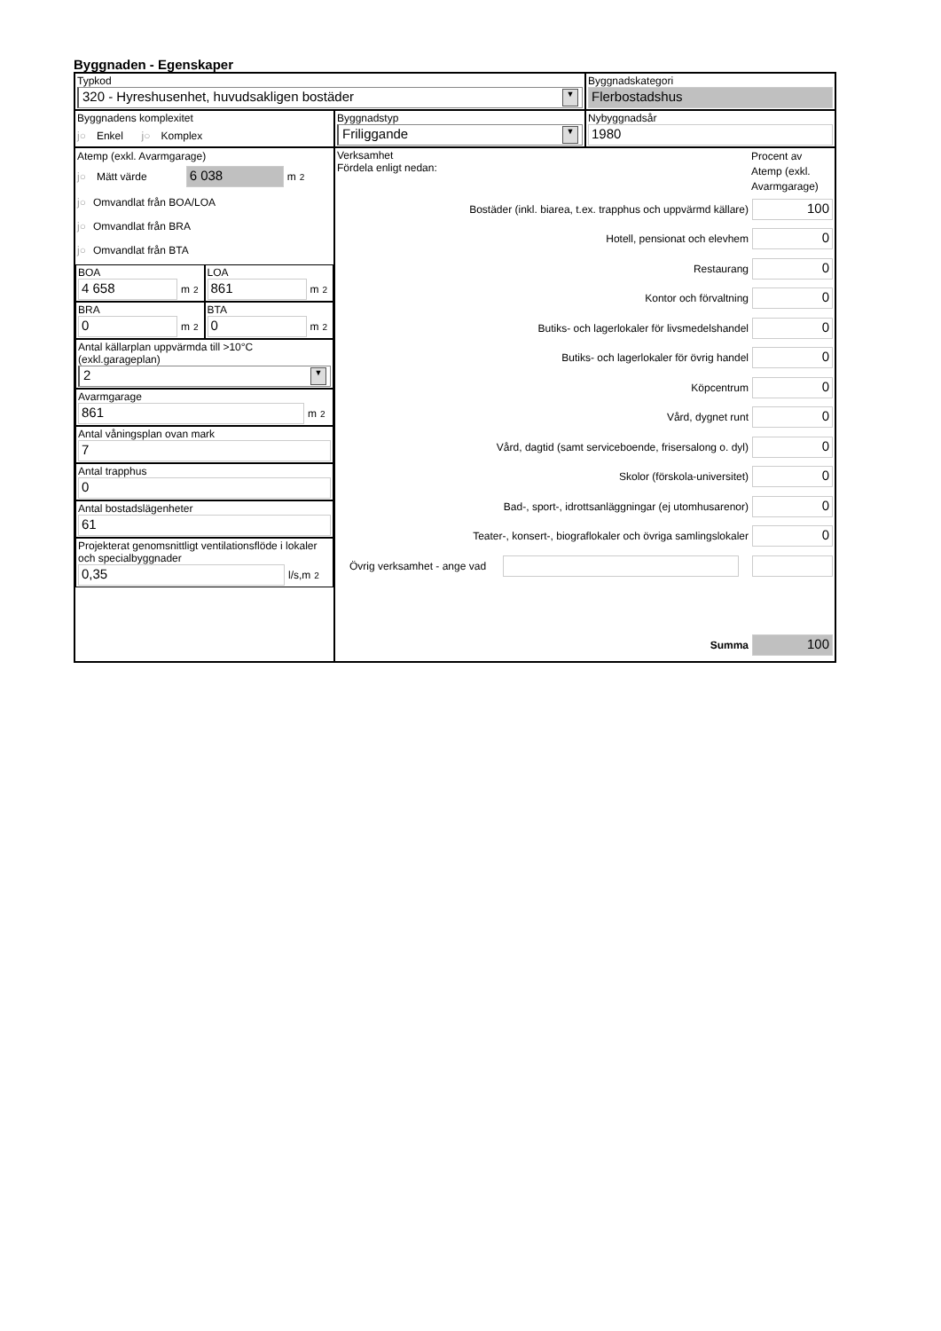Byggnaden - Egenskaper
Typkod
320 - Hyreshusenhet, huvudsakligen bostäder ▼
Byggnadskategori
Flerbostadshus
Byggnadens komplexitet
j○ Enkel j○ Komplex
Byggnadstyp
Friliggande ▼
Nybyggnadsår
1980
Atemp (exkl. Avarmgarage)
j○ Mätt värde 6 038 m<sup>2</sup>
j○ Omvandlat från BOA/LOA
j○ Omvandlat från BRA
j○ Omvandlat från BTA
BOA
4 658 m<sup>2</sup>
LOA
861 m<sup>2</sup>
BRA
0 m<sup>2</sup>
BTA
0 m<sup>2</sup>
Antal källarplan uppvärmda till >10°C (exkl.garageplan)
2 ▼
Avarmgarage
861 m<sup>2</sup>
Antal våningsplan ovan mark
7
Antal trapphus
0
Antal bostadslägenheter
61
Projekterat genomsnittligt ventilationsflöde i lokaler och specialbyggnader
0,35 l/s,m<sup>2</sup>
Verksamhet
Fördela enligt nedan:
Procent av Atemp (exkl. Avarmgarage)
Bostäder (inkl. biarea, t.ex. trapphus och uppvärmd källare) 100
Hotell, pensionat och elevhem 0
Restaurang 0
Kontor och förvaltning 0
Butiks- och lagerlokaler för livsmedelshandel 0
Butiks- och lagerlokaler för övrig handel 0
Köpcentrum 0
Vård, dygnet runt 0
Vård, dagtid (samt serviceboende, frisersalong o. dyl) 0
Skolor (förskola-universitet) 0
Bad-, sport-, idrottsanläggningar (ej utomhusarenor) 0
Teater-, konsert-, biograflokaler och övriga samlingslokaler 0
Övrig verksamhet - ange vad
Summa 100